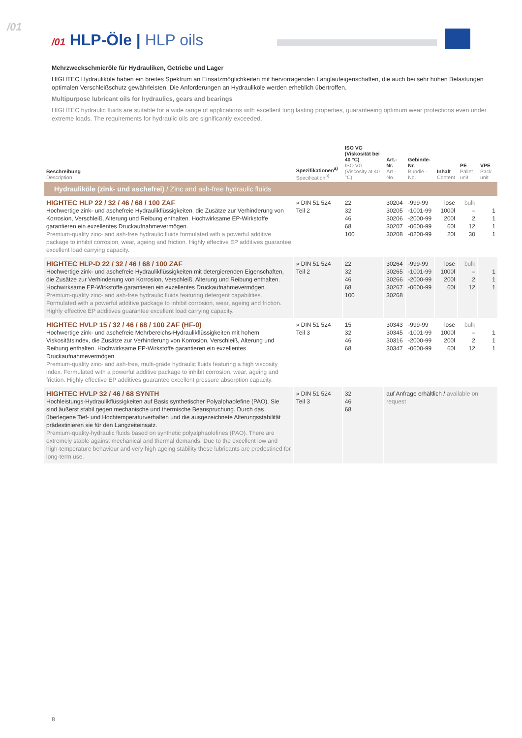/01
/01 HLP-Öle | HLP oils
Mehrzweckschmieröle für Hydrauliken, Getriebe und Lager
HIGHTEC Hydrauliköle haben ein breites Spektrum an Einsatzmöglichkeiten mit hervorragenden Langlaufeigenschaften, die auch bei sehr hohen Belastungen optimalen Verschleißschutz gewährleisten. Die Anforderungen an Hydrauliköle werden erheblich übertroffen.
Multipurpose lubricant oils for hydraulics, gears and bearings
HIGHTEC hydraulic fluids are suitable for a wide range of applications with excellent long lasting properties, guaranteeing optimum wear protections even under extreme loads. The requirements for hydraulic oils are significantly exceeded.
| Beschreibung Description | Spezifikationen<sup>a)</sup> Specification<sup>a)</sup> | ISO VG (Viskosität bei 40 °C) ISO VG (Viscosity at 40 °C) | Art.-Nr. Art.-No. | Gebinde-Nr. Bundle.-No. | Inhalt Content | PE Pallet unit | VPE Pack. unit |
| --- | --- | --- | --- | --- | --- | --- | --- |
| Hydrauliköle (zink- und aschefrei) / Zinc and ash-free hydraulic fluids | | | | | | | |
| HIGHTEC HLP 22 / 32 / 46 / 68 / 100 ZAF Hochwertige zink- und aschefreie Hydraulikflüssigkeiten, die Zusätze zur Verhinderung von Korrosion, Verschleiß, Alterung und Reibung enthalten. Hochwirksame EP-Wirkstoffe garantieren ein exzellentes Druckaufnahmevermögen. Premium-quality zinc- and ash-free hydraulic fluids formulated with a powerful additive package to inhibit corrosion, wear, ageing and friction. Highly effective EP additives guarantee excellent load carrying capacity. | » DIN 51 524 Teil 2 | 22 32 46 68 100 | 30204 30205 30206 30207 30208 | -999-99 -1001-99 -2000-99 -0600-99 -0200-99 | lose 1000l 200l 60l 20l | bulk – 2 12 30 | 1 1 1 1 |
| HIGHTEC HLP-D 22 / 32 / 46 / 68 / 100 ZAF Hochwertige zink- und aschefreie Hydraulikflüssigkeiten mit detergierenden Eigenschaften, die Zusätze zur Verhinderung von Korrosion, Verschleiß, Alterung und Reibung enthalten. Hochwirksame EP-Wirkstoffe garantieren ein exzellentes Druckaufnahmevermögen. Premium-quality zinc- and ash-free hydraulic fluids featuring detergent capabilities. Formulated with a powerful additive package to inhibit corrosion, wear, ageing and friction. Highly effective EP additives guarantee excellent load carrying capacity. | » DIN 51 524 Teil 2 | 22 32 46 68 100 | 30264 30265 30266 30267 30268 | -999-99 -1001-99 -2000-99 -0600-99 | lose 1000l 200l 60l | bulk – 2 12 | 1 1 1 |
| HIGHTEC HVLP 15 / 32 / 46 / 68 / 100 ZAF (HF-0) Hochwertige zink- und aschefreie Mehrbereichs-Hydraulikflüssigkeiten mit hohem Viskositätsindex, die Zusätze zur Verhinderung von Korrosion, Verschleiß, Alterung und Reibung enthalten. Hochwirksame EP-Wirkstoffe garantieren ein exzellentes Druckaufnahmevermögen. Premium-quality zinc- and ash-free, multi-grade hydraulic fluids featuring a high viscosity index. Formulated with a powerful additive package to inhibit corrosion, wear, ageing and friction. Highly effective EP additives guarantee excellent pressure absorption capacity. | » DIN 51 524 Teil 3 | 15 32 46 68 | 30343 30345 30316 30347 | -999-99 -1001-99 -2000-99 -0600-99 | lose 1000l 200l 60l | bulk – 2 12 | 1 1 1 |
| HIGHTEC HVLP 32 / 46 / 68 SYNTH Hochleistungs-Hydraulikflüssigkeiten auf Basis synthetischer Polyalphaolefine (PAO). Sie sind äußerst stabil gegen mechanische und thermische Beanspruchung. Durch das überlegene Tief- und Hochtemperaturverhalten und die ausgezeichnete Alterungsstabilität prädestinieren sie für den Langzeiteinsatz. Premium-quality-hydraulic fluids based on synthetic polyalphaolefines (PAO). There are extremely stable against mechanical and thermal demands. Due to the excellent low and high-temperature behaviour and very high ageing stability these lubricants are predestined for long-term use. | » DIN 51 524 Teil 3 | 32 46 68 | auf Anfrage erhältlich / available on request | | | | |
8